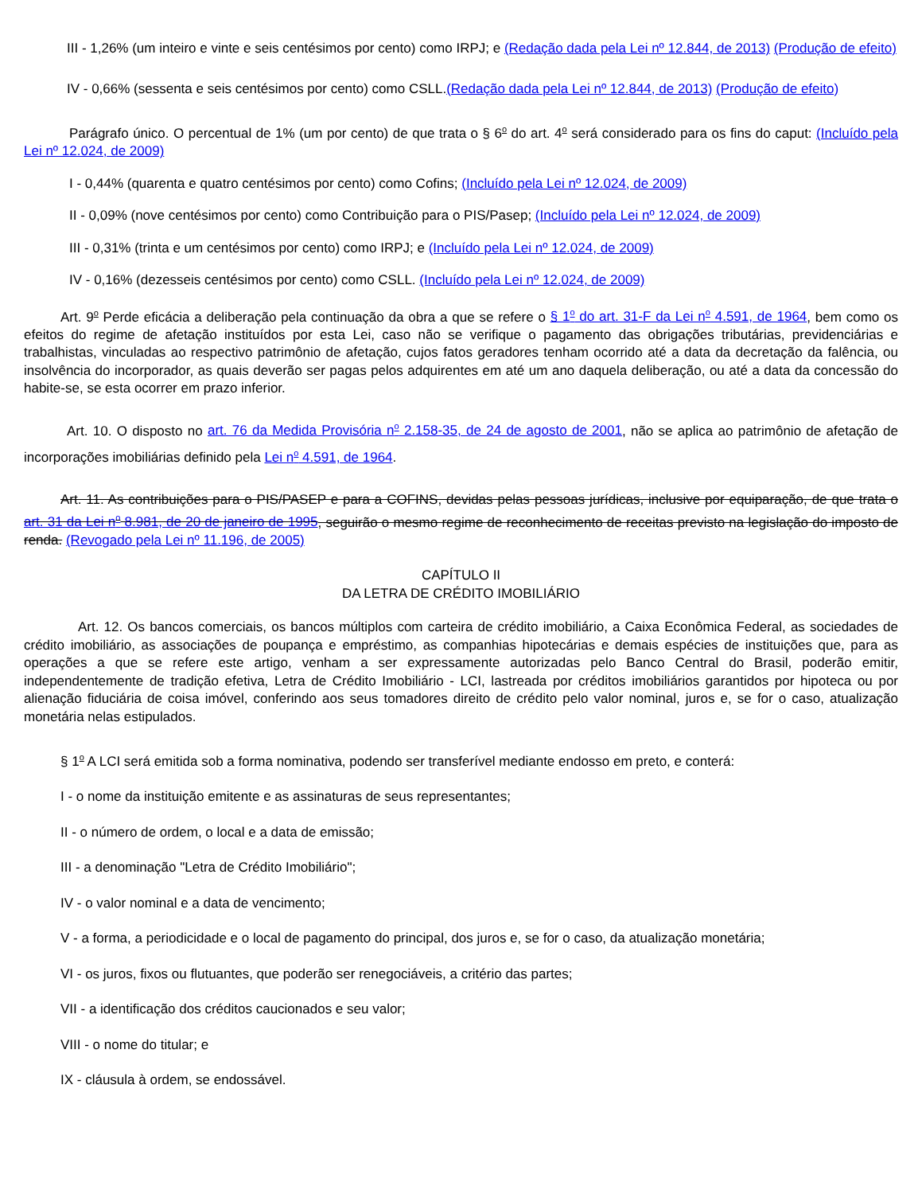III - 1,26% (um inteiro e vinte e seis centésimos por cento) como IRPJ; e (Redação dada pela Lei nº 12.844, de 2013) (Produção de efeito)
IV - 0,66% (sessenta e seis centésimos por cento) como CSLL.(Redação dada pela Lei nº 12.844, de 2013) (Produção de efeito)
Parágrafo único. O percentual de 1% (um por cento) de que trata o § 6<sup>o</sup> do art. 4<sup>o</sup> será considerado para os fins do caput: (Incluído pela Lei nº 12.024, de 2009)
I - 0,44% (quarenta e quatro centésimos por cento) como Cofins; (Incluído pela Lei nº 12.024, de 2009)
II - 0,09% (nove centésimos por cento) como Contribuição para o PIS/Pasep; (Incluído pela Lei nº 12.024, de 2009)
III - 0,31% (trinta e um centésimos por cento) como IRPJ; e (Incluído pela Lei nº 12.024, de 2009)
IV - 0,16% (dezesseis centésimos por cento) como CSLL. (Incluído pela Lei nº 12.024, de 2009)
Art. 9<sup>o</sup> Perde eficácia a deliberação pela continuação da obra a que se refere o § 1<sup>o</sup> do art. 31-F da Lei n<sup>o</sup> 4.591, de 1964, bem como os efeitos do regime de afetação instituídos por esta Lei, caso não se verifique o pagamento das obrigações tributárias, previdenciárias e trabalhistas, vinculadas ao respectivo patrimônio de afetação, cujos fatos geradores tenham ocorrido até a data da decretação da falência, ou insolvência do incorporador, as quais deverão ser pagas pelos adquirentes em até um ano daquela deliberação, ou até a data da concessão do habite-se, se esta ocorrer em prazo inferior.
Art. 10. O disposto no art. 76 da Medida Provisória n<sup>o</sup> 2.158-35, de 24 de agosto de 2001, não se aplica ao patrimônio de afetação de incorporações imobiliárias definido pela Lei n<sup>o</sup> 4.591, de 1964.
Art. 11. As contribuições para o PIS/PASEP e para a COFINS, devidas pelas pessoas jurídicas, inclusive por equiparação, de que trata o art. 31 da Lei n<sup>o</sup> 8.981, de 20 de janeiro de 1995, seguirão o mesmo regime de reconhecimento de receitas previsto na legislação do imposto de renda. (Revogado pela Lei nº 11.196, de 2005)
CAPÍTULO II
DA LETRA DE CRÉDITO IMOBILIÁRIO
Art. 12. Os bancos comerciais, os bancos múltiplos com carteira de crédito imobiliário, a Caixa Econômica Federal, as sociedades de crédito imobiliário, as associações de poupança e empréstimo, as companhias hipotecárias e demais espécies de instituições que, para as operações a que se refere este artigo, venham a ser expressamente autorizadas pelo Banco Central do Brasil, poderão emitir, independentemente de tradição efetiva, Letra de Crédito Imobiliário - LCI, lastreada por créditos imobiliários garantidos por hipoteca ou por alienação fiduciária de coisa imóvel, conferindo aos seus tomadores direito de crédito pelo valor nominal, juros e, se for o caso, atualização monetária nelas estipulados.
§ 1<sup>o</sup> A LCI será emitida sob a forma nominativa, podendo ser transferível mediante endosso em preto, e conterá:
I - o nome da instituição emitente e as assinaturas de seus representantes;
II - o número de ordem, o local e a data de emissão;
III - a denominação "Letra de Crédito Imobiliário";
IV - o valor nominal e a data de vencimento;
V - a forma, a periodicidade e o local de pagamento do principal, dos juros e, se for o caso, da atualização monetária;
VI - os juros, fixos ou flutuantes, que poderão ser renegociáveis, a critério das partes;
VII - a identificação dos créditos caucionados e seu valor;
VIII - o nome do titular; e
IX - cláusula à ordem, se endossável.